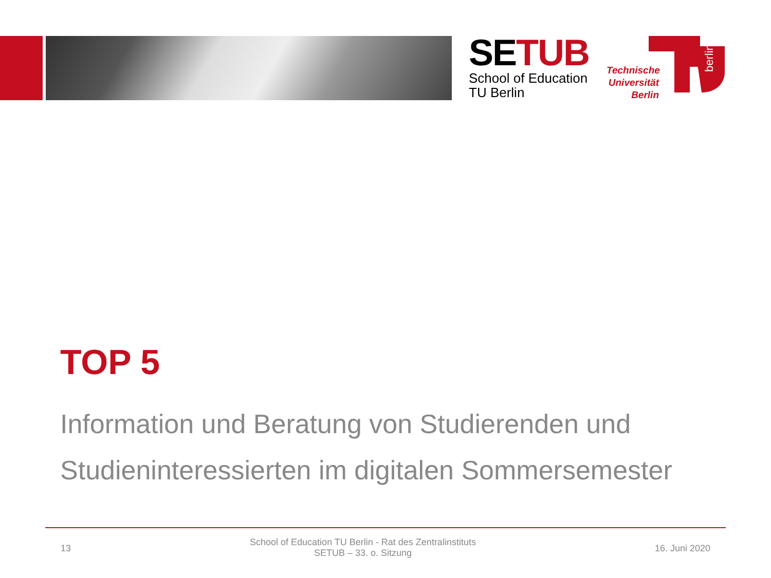SETUB
School of Education
TU Berlin
Technische Universität Berlin
berlin
TOP 5
Information und Beratung von Studierenden und
Studieninteressierten im digitalen Sommersemester
13 School of Education TU Berlin - Rat des Zentralinstituts
SETUB – 33. o. Sitzung 16. Juni 2020